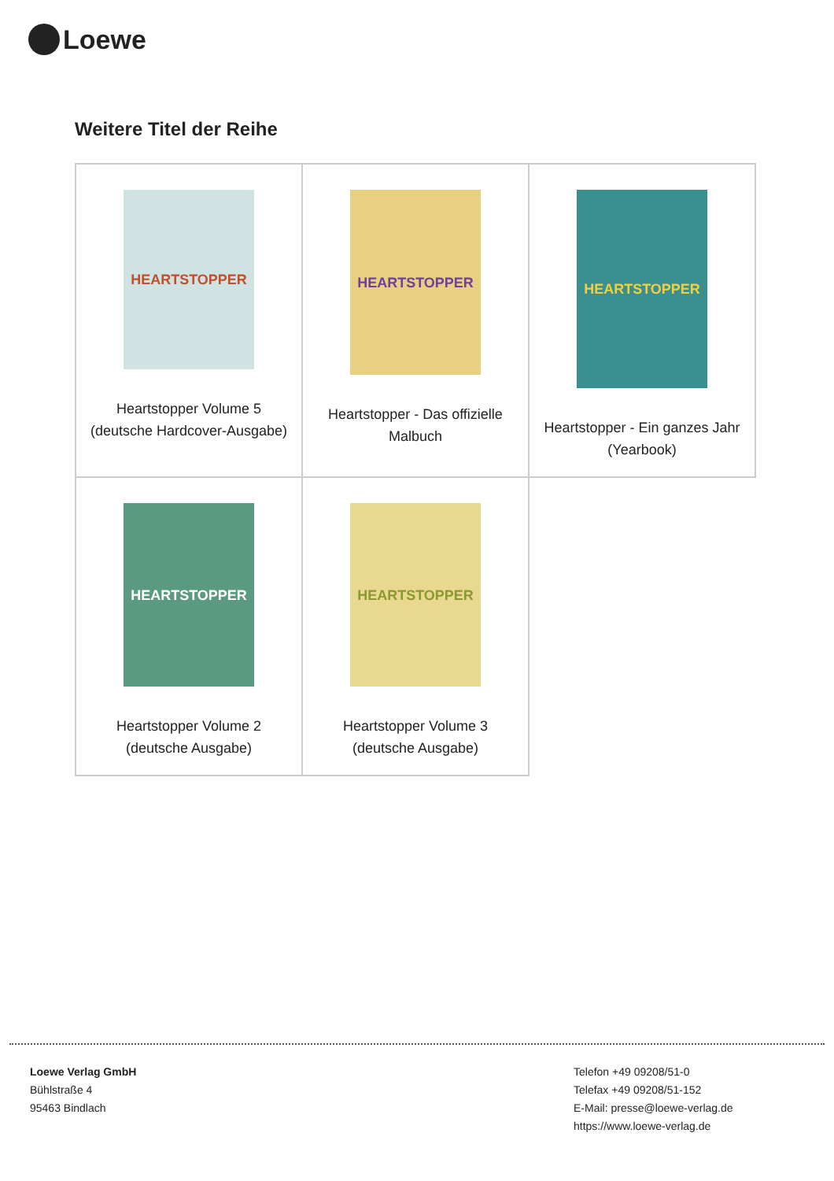Loewe
Weitere Titel der Reihe
| HEARTSTOPPER Heartstopper Volume 5 (deutsche Hardcover-Ausgabe) | HEARTSTOPPER Heartstopper - Das offizielle Malbuch | HEARTSTOPPER Heartstopper - Ein ganzes Jahr (Yearbook) |
| HEARTSTOPPER Heartstopper Volume 2 (deutsche Ausgabe) | HEARTSTOPPER Heartstopper Volume 3 (deutsche Ausgabe) | |
Loewe Verlag GmbH
Bühlstraße 4
95463 Bindlach
Telefon +49 09208/51-0
Telefax +49 09208/51-152
E-Mail: presse@loewe-verlag.de
https://www.loewe-verlag.de